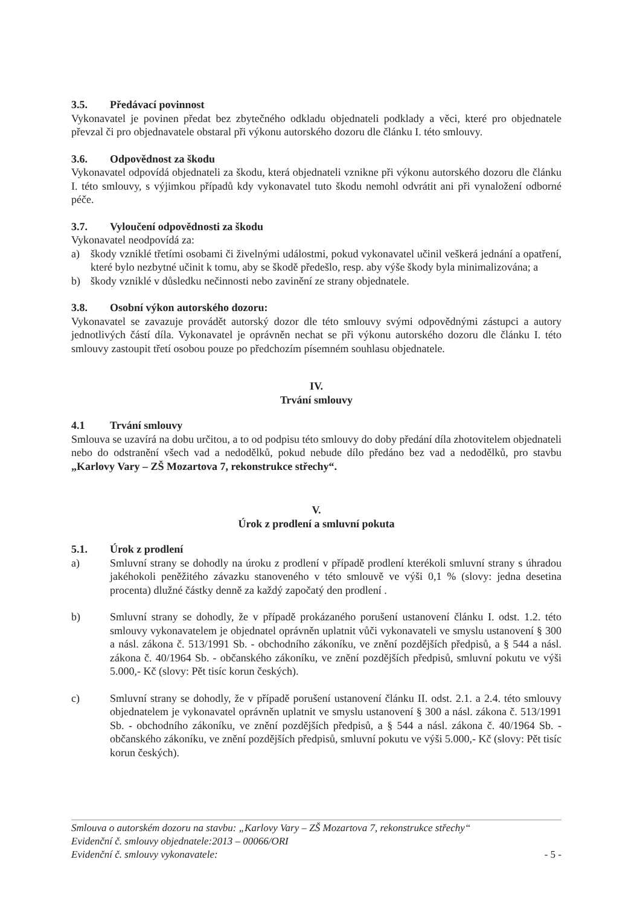3.5. Předávací povinnost
Vykonavatel je povinen předat bez zbytečného odkladu objednateli podklady a věci, které pro objednatele převzal či pro objednavatele obstaral při výkonu autorského dozoru dle článku I. této smlouvy.
3.6. Odpovědnost za škodu
Vykonavatel odpovídá objednateli za škodu, která objednateli vznikne při výkonu autorského dozoru dle článku I. této smlouvy, s výjimkou případů kdy vykonavatel tuto škodu nemohl odvrátit ani při vynaložení odborné péče.
3.7. Vyloučení odpovědnosti za škodu
Vykonavatel neodpovídá za:
a) škody vzniklé třetími osobami či živelnými událostmi, pokud vykonavatel učinil veškerá jednání a opatření, které bylo nezbytné učinit k tomu, aby se škodě předešlo, resp. aby výše škody byla minimalizována; a
b) škody vzniklé v důsledku nečinnosti nebo zavinění ze strany objednatele.
3.8. Osobní výkon autorského dozoru:
Vykonavatel se zavazuje provádět autorský dozor dle této smlouvy svými odpovědnými zástupci a autory jednotlivých částí díla. Vykonavatel je oprávněn nechat se při výkonu autorského dozoru dle článku I. této smlouvy zastoupit třetí osobou pouze po předchozím písemném souhlasu objednatele.
IV.
Trvání smlouvy
4.1 Trvání smlouvy
Smlouva se uzavírá na dobu určitou, a to od podpisu této smlouvy do doby předání díla zhotovitelem objednateli nebo do odstranění všech vad a nedodělků, pokud nebude dílo předáno bez vad a nedodělků, pro stavbu „Karlovy Vary – ZŠ Mozartova 7, rekonstrukce střechy“.
V.
Úrok z prodlení a smluvní pokuta
5.1. Úrok z prodlení
a) Smluvní strany se dohodly na úroku z prodlení v případě prodlení kterékoli smluvní strany s úhradou jakéhokoli peněžitého závazku stanoveného v této smlouvě ve výši 0,1 % (slovy: jedna desetina procenta) dlužné částky denně za každý započatý den prodlení .
b) Smluvní strany se dohodly, že v případě prokázaného porušení ustanovení článku I. odst. 1.2. této smlouvy vykonavatelem je objednatel oprávněn uplatnit vůči vykonavateli ve smyslu ustanovení § 300 a násl. zákona č. 513/1991 Sb. - obchodního zákoníku, ve znění pozdějších předpisů, a § 544 a násl. zákona č. 40/1964 Sb. - občanského zákoníku, ve znění pozdějších předpisů, smluvní pokutu ve výši 5.000,- Kč (slovy: Pět tisíc korun českých).
c) Smluvní strany se dohodly, že v případě porušení ustanovení článku II. odst. 2.1. a 2.4. této smlouvy objednatelem je vykonavatel oprávněn uplatnit ve smyslu ustanovení § 300 a násl. zákona č. 513/1991 Sb. - obchodního zákoníku, ve znění pozdějších předpisů, a § 544 a násl. zákona č. 40/1964 Sb. - občanského zákoníku, ve znění pozdějších předpisů, smluvní pokutu ve výši 5.000,- Kč (slovy: Pět tisíc korun českých).
Smlouva o autorském dozoru na stavbu: „Karlovy Vary – ZŠ Mozartova 7, rekonstrukce střechy“
Evidenční č. smlouvy objednatele:2013 – 00066/ORI
Evidenční č. smlouvy vykonavatele: - 5 -